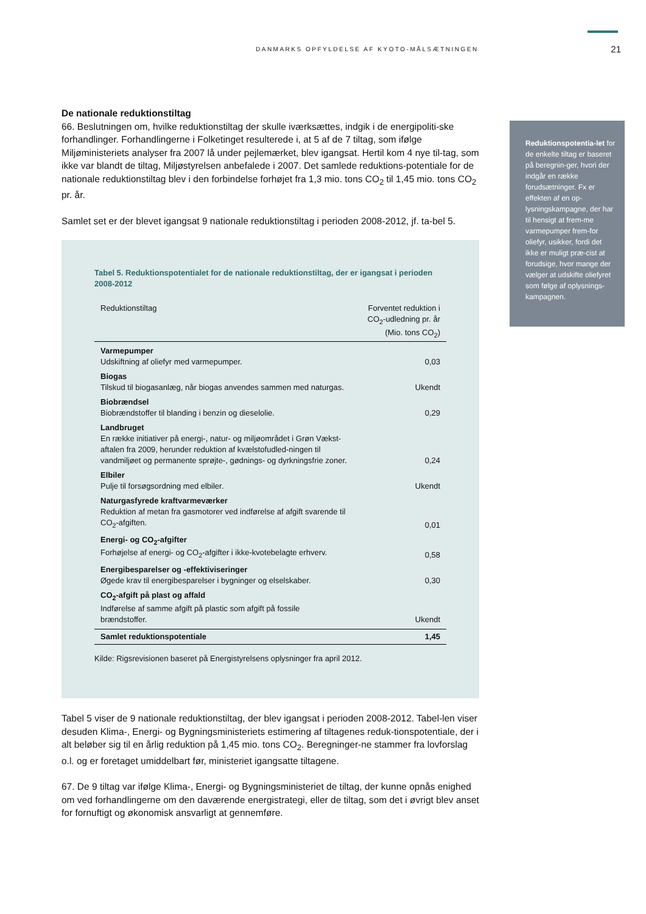DANMARKS OPFYLDELSE AF KYOTO-MÅLSÆTNINGEN 21
Reduktionspotentia-let for de enkelte tiltag er baseret på beregnin-ger, hvori der indgår en række forudsætninger. Fx er effekten af en op-lysningskampagne, der har til hensigt at frem-me varmepumper frem-for oliefyr, usikker, fordi det ikke er muligt præ-cist at forudsige, hvor mange der vælger at udskifte oliefyret som følge af oplysnings-kampagnen.
De nationale reduktionstiltag
66. Beslutningen om, hvilke reduktionstiltag der skulle iværksættes, indgik i de energipoliti-ske forhandlinger. Forhandlingerne i Folketinget resulterede i, at 5 af de 7 tiltag, som ifølge Miljøministeriets analyser fra 2007 lå under pejlemærket, blev igangsat. Hertil kom 4 nye til-tag, som ikke var blandt de tiltag, Miljøstyrelsen anbefalede i 2007. Det samlede reduktions-potentiale for de nationale reduktionstiltag blev i den forbindelse forhøjet fra 1,3 mio. tons CO<sub>2</sub> til 1,45 mio. tons CO<sub>2</sub> pr. år.
Samlet set er der blevet igangsat 9 nationale reduktionstiltag i perioden 2008-2012, jf. ta-bel 5.
Tabel 5. Reduktionspotentialet for de nationale reduktionstiltag, der er igangsat i perioden 2008-2012
| Reduktionstiltag | Forventet reduktion i CO<sub>2</sub>-udledning pr. år (Mio. tons CO<sub>2</sub>) |
| --- | --- |
| Varmepumper Udskiftning af oliefyr med varmepumper. | 0,03 |
| Biogas Tilskud til biogasanlæg, når biogas anvendes sammen med naturgas. | Ukendt |
| Biobrændsel Biobrændstoffer til blanding i benzin og dieselolie. | 0,29 |
| Landbruget En række initiativer på energi-, natur- og miljøområdet i Grøn Vækst-aftalen fra 2009, herunder reduktion af kvælstofudled-ningen til vandmiljøet og permanente sprøjte-, gødnings- og dyrkningsfrie zoner. | 0,24 |
| Elbiler Pulje til forsøgsordning med elbiler. | Ukendt |
| Naturgasfyrede kraftvarmeværker Reduktion af metan fra gasmotorer ved indførelse af afgift svarende til CO<sub>2</sub>-afgiften. | 0,01 |
| Energi- og CO<sub>2</sub>-afgifter Forhøjelse af energi- og CO<sub>2</sub>-afgifter i ikke-kvotebelagte erhverv. | 0,58 |
| Energibesparelser og -effektiviseringer Øgede krav til energibesparelser i bygninger og elselskaber. | 0,30 |
| CO<sub>2</sub>-afgift på plast og affald Indførelse af samme afgift på plastic som afgift på fossile brændstoffer. | Ukendt |
| Samlet reduktionspotentiale | 1,45 |
Kilde: Rigsrevisionen baseret på Energistyrelsens oplysninger fra april 2012.
Tabel 5 viser de 9 nationale reduktionstiltag, der blev igangsat i perioden 2008-2012. Tabel-len viser desuden Klima-, Energi- og Bygningsministeriets estimering af tiltagenes reduk-tionspotentiale, der i alt beløber sig til en årlig reduktion på 1,45 mio. tons CO<sub>2</sub>. Beregninger-ne stammer fra lovforslag o.l. og er foretaget umiddelbart før, ministeriet igangsatte tiltagene.
67. De 9 tiltag var ifølge Klima-, Energi- og Bygningsministeriet de tiltag, der kunne opnås enighed om ved forhandlingerne om den daværende energistrategi, eller de tiltag, som det i øvrigt blev anset for fornuftigt og økonomisk ansvarligt at gennemføre.